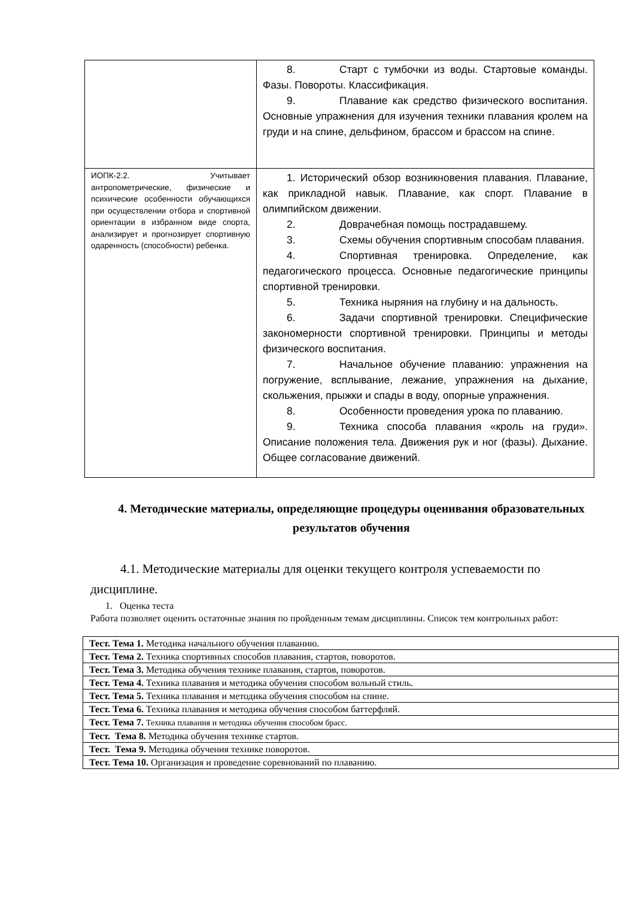| | 8. Старт с тумбочки из воды. Стартовые команды. Фазы. Повороты. Классификация. 9. Плавание как средство физического воспитания. Основные упражнения для изучения техники плавания кролем на груди и на спине, дельфином, брассом и брассом на спине. |
| ИОПК-2.2. Учитывает антропометрические, физические и психические особенности обучающихся при осуществлении отбора и спортивной ориентации в избранном виде спорта, анализирует и прогнозирует спортивную одаренность (способности) ребенка. | 1. Исторический обзор возникновения плавания. Плавание, как прикладной навык. Плавание, как спорт. Плавание в олимпийском движении. 2. Доврачебная помощь пострадавшему. 3. Схемы обучения спортивным способам плавания. 4. Спортивная тренировка. Определение, как педагогического процесса. Основные педагогические принципы спортивной тренировки. 5. Техника ныряния на глубину и на дальность. 6. Задачи спортивной тренировки. Специфические закономерности спортивной тренировки. Принципы и методы физического воспитания. 7. Начальное обучение плаванию: упражнения на погружение, всплывание, лежание, упражнения на дыхание, скольжения, прыжки и спады в воду, опорные упражнения. 8. Особенности проведения урока по плаванию. 9. Техника способа плавания «кроль на груди». Описание положения тела. Движения рук и ног (фазы). Дыхание. Общее согласование движений. |
4. Методические материалы, определяющие процедуры оценивания образовательных результатов обучения
4.1. Методические материалы для оценки текущего контроля успеваемости по дисциплине.
1. Оценка теста
Работа позволяет оценить остаточные знания по пройденным темам дисциплины. Список тем контрольных работ:
| Тест. Тема 1. Методика начального обучения плаванию. |
| Тест. Тема 2. Техника спортивных способов плавания, стартов, поворотов. |
| Тест. Тема 3. Методика обучения технике плавания, стартов, поворотов. |
| Тест. Тема 4. Техника плавания и методика обучения способом вольный стиль. |
| Тест. Тема 5. Техника плавания и методика обучения способом на спине. |
| Тест. Тема 6. Техника плавания и методика обучения способом баттерфляй. |
| Тест. Тема 7. Техника плавания и методика обучения способом брасс. |
| Тест. Тема 8. Методика обучения технике стартов. |
| Тест. Тема 9. Методика обучения технике поворотов. |
| Тест. Тема 10. Организация и проведение соревнований по плаванию. |